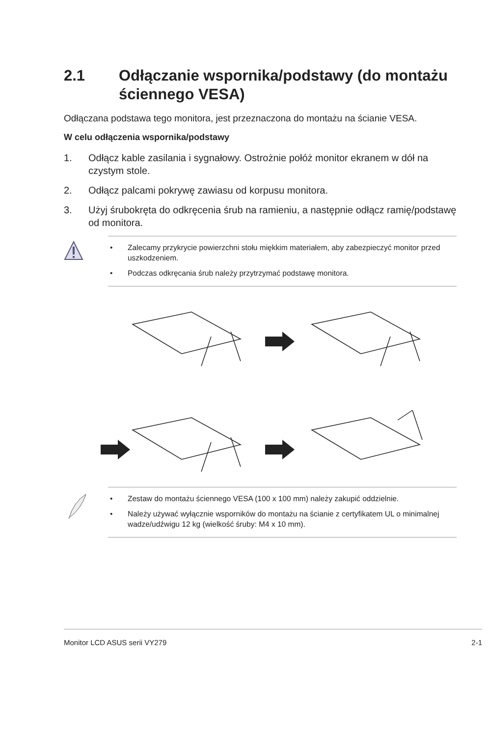2.1 Odłączanie wspornika/podstawy (do montażu ściennego VESA)
Odłączana podstawa tego monitora, jest przeznaczona do montażu na ścianie VESA.
W celu odłączenia wspornika/podstawy
1. Odłącz kable zasilania i sygnałowy. Ostrożnie połóż monitor ekranem w dół na czystym stole.
2. Odłącz palcami pokrywę zawiasu od korpusu monitora.
3. Użyj śrubokręta do odkręcenia śrub na ramieniu, a następnie odłącz ramię/podstawę od monitora.
• Zalecamy przykrycie powierzchni stołu miękkim materiałem, aby zabezpieczyć monitor przed uszkodzeniem.
• Podczas odkręcania śrub należy przytrzymać podstawę monitora.
• Zestaw do montażu ściennego VESA (100 x 100 mm) należy zakupić oddzielnie.
• Należy używać wyłącznie wsporników do montażu na ścianie z certyfikatem UL o minimalnej wadze/udźwigu 12 kg (wielkość śruby: M4 x 10 mm).
Monitor LCD ASUS serii VY279 2-1